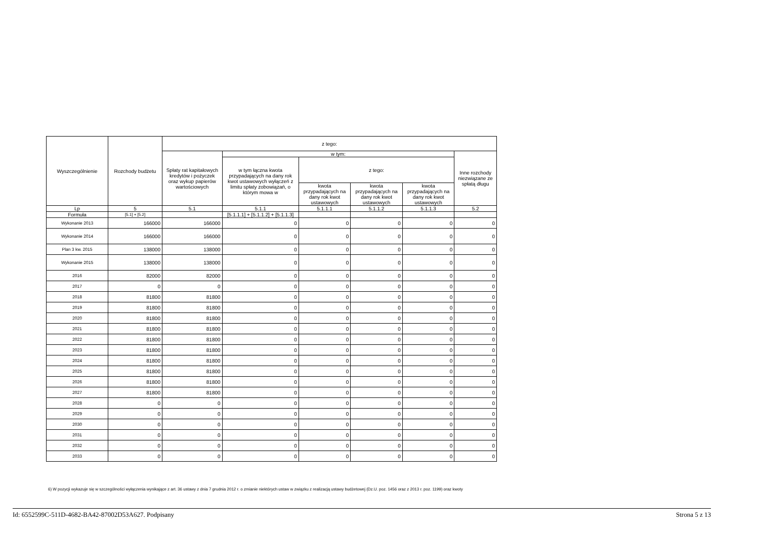| Wyszczególnienie | Rozchody budżetu | z tego: | | | | | |
| --- | --- | --- | --- | --- | --- | --- | --- |
| | | Spłaty rat kapitałowych kredytów i pożyczek oraz wykup papierów wartościowych | w tym: | | | | Inne rozchody niezwiązane ze spłatą długu |
| | | | w tym łączna kwota przypadających na dany rok kwot ustawowych wyłączeń z limitu spłaty zobowiązań, o którym mowa w | z tego: | | | |
| | | | | kwota przypadających na dany rok kwot ustawowych | kwota przypadających na dany rok kwot ustawowych | kwota przypadających na dany rok kwot ustawowych | |
| Lp | 5 | 5.1 | 5.1.1 | 5.1.1.1 | 5.1.1.2 | 5.1.1.3 | 5.2 |
| Formuła | [5.1] + [5.2] | | [5.1.1.1] + [5.1.1.2] + [5.1.1.3] | | | | |
| Wykonanie 2013 | 166000 | 166000 | 0 | 0 | 0 | 0 | 0 |
| Wykonanie 2014 | 166000 | 166000 | 0 | 0 | 0 | 0 | 0 |
| Plan 3 kw. 2015 | 138000 | 138000 | 0 | 0 | 0 | 0 | 0 |
| Wykonanie 2015 | 138000 | 138000 | 0 | 0 | 0 | 0 | 0 |
| 2016 | 82000 | 82000 | 0 | 0 | 0 | 0 | 0 |
| 2017 | 0 | 0 | 0 | 0 | 0 | 0 | 0 |
| 2018 | 81800 | 81800 | 0 | 0 | 0 | 0 | 0 |
| 2019 | 81800 | 81800 | 0 | 0 | 0 | 0 | 0 |
| 2020 | 81800 | 81800 | 0 | 0 | 0 | 0 | 0 |
| 2021 | 81800 | 81800 | 0 | 0 | 0 | 0 | 0 |
| 2022 | 81800 | 81800 | 0 | 0 | 0 | 0 | 0 |
| 2023 | 81800 | 81800 | 0 | 0 | 0 | 0 | 0 |
| 2024 | 81800 | 81800 | 0 | 0 | 0 | 0 | 0 |
| 2025 | 81800 | 81800 | 0 | 0 | 0 | 0 | 0 |
| 2026 | 81800 | 81800 | 0 | 0 | 0 | 0 | 0 |
| 2027 | 81800 | 81800 | 0 | 0 | 0 | 0 | 0 |
| 2028 | 0 | 0 | 0 | 0 | 0 | 0 | 0 |
| 2029 | 0 | 0 | 0 | 0 | 0 | 0 | 0 |
| 2030 | 0 | 0 | 0 | 0 | 0 | 0 | 0 |
| 2031 | 0 | 0 | 0 | 0 | 0 | 0 | 0 |
| 2032 | 0 | 0 | 0 | 0 | 0 | 0 | 0 |
| 2033 | 0 | 0 | 0 | 0 | 0 | 0 | 0 |
6) W pozycji wykazuje się w szczególności wyłączenia wynikające z art. 36 ustawy z dnia 7 grudnia 2012 r. o zmianie niektórych ustaw w związku z realizacją ustawy budżetowej (Dz.U. poz. 1456 oraz z 2013 r. poz. 1199) oraz kwoty
Id: 6552599C-511D-4682-BA42-87002D53A627. Podpisany Strona 5 z 13